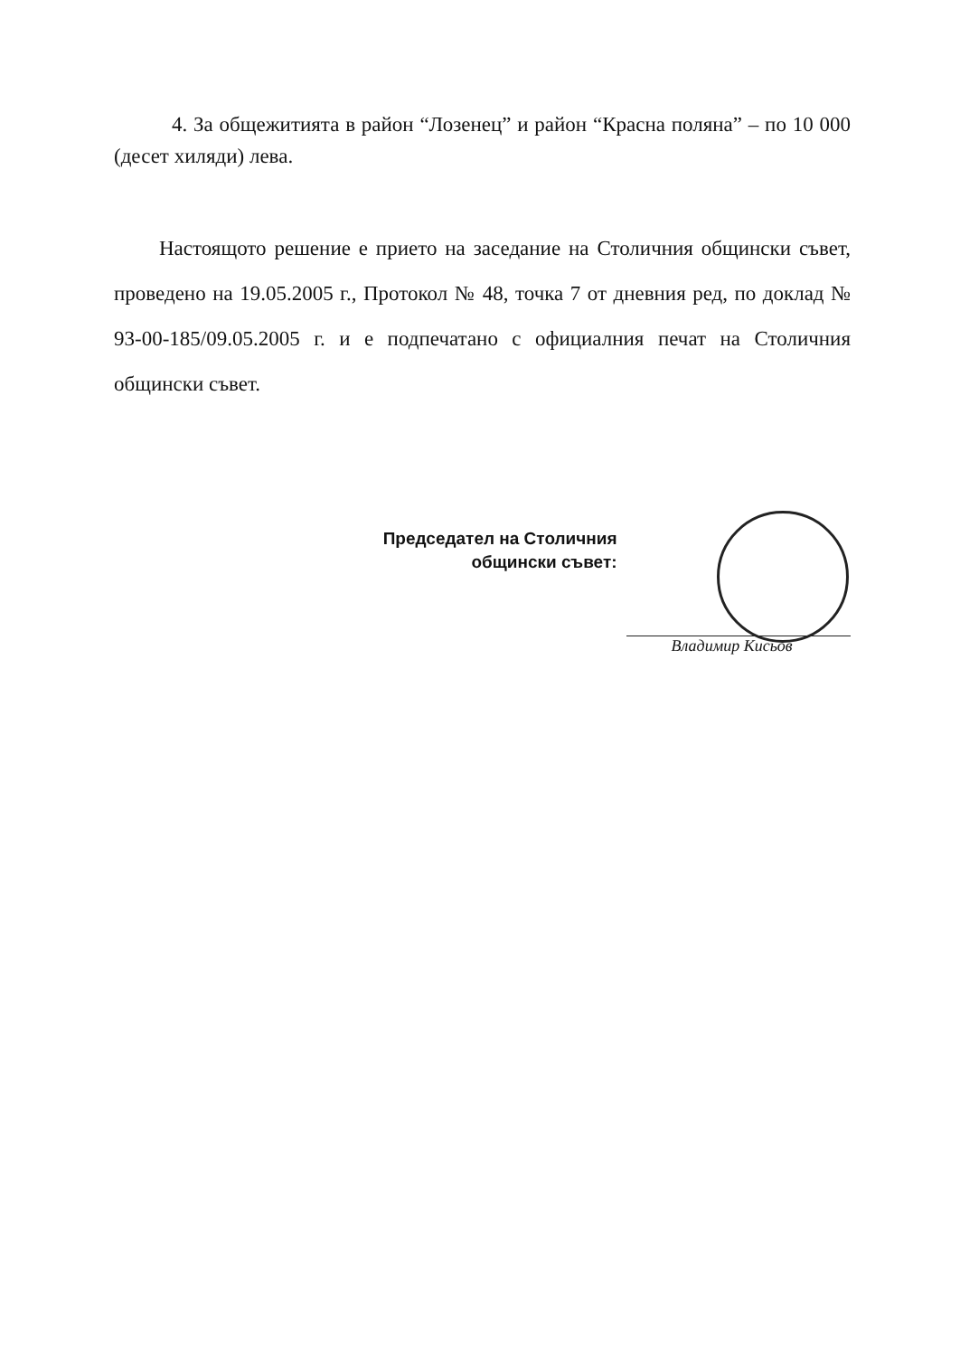4. За общежитията в район “Лозенец” и район “Красна поляна” – по 10 000 (десет хиляди) лева.
Настоящото решение е прието на заседание на Столичния общински съвет, проведено на 19.05.2005 г., Протокол № 48, точка 7 от дневния ред, по доклад № 93-00-185/09.05.2005 г. и е подпечатано с официалния печат на Столичния общински съвет.
Председател на Столичния
общински съвет:
Владимир Кисьов